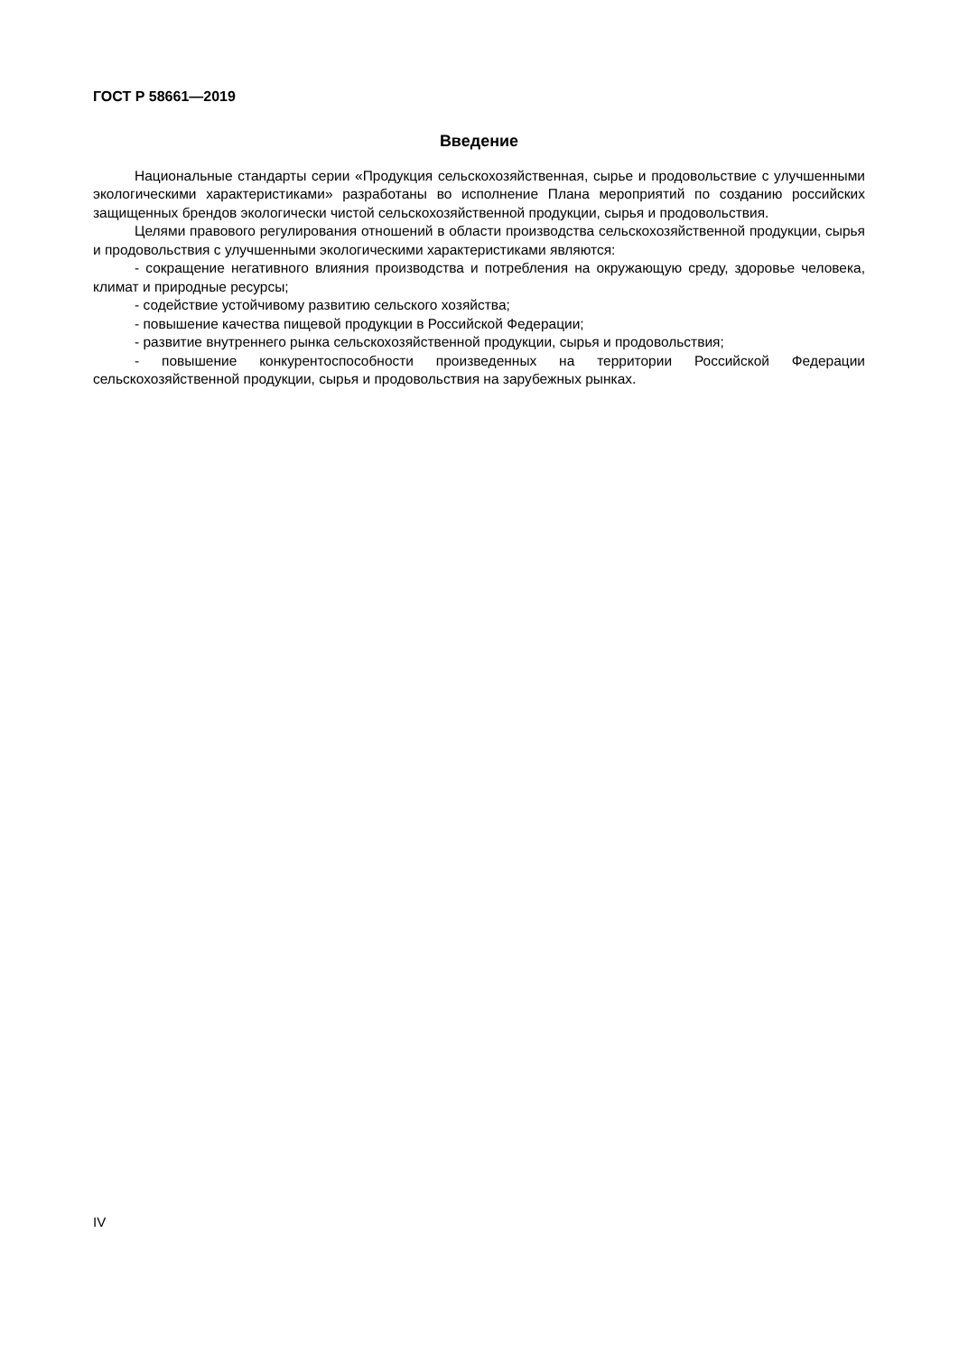ГОСТ Р 58661—2019
Введение
Национальные стандарты серии «Продукция сельскохозяйственная, сырье и продовольствие с улучшенными экологическими характеристиками» разработаны во исполнение Плана мероприятий по созданию российских защищенных брендов экологически чистой сельскохозяйственной продукции, сырья и продовольствия.
Целями правового регулирования отношений в области производства сельскохозяйственной продукции, сырья и продовольствия с улучшенными экологическими характеристиками являются:
- сокращение негативного влияния производства и потребления на окружающую среду, здоровье человека, климат и природные ресурсы;
- содействие устойчивому развитию сельского хозяйства;
- повышение качества пищевой продукции в Российской Федерации;
- развитие внутреннего рынка сельскохозяйственной продукции, сырья и продовольствия;
- повышение конкурентоспособности произведенных на территории Российской Федерации сельскохозяйственной продукции, сырья и продовольствия на зарубежных рынках.
IV